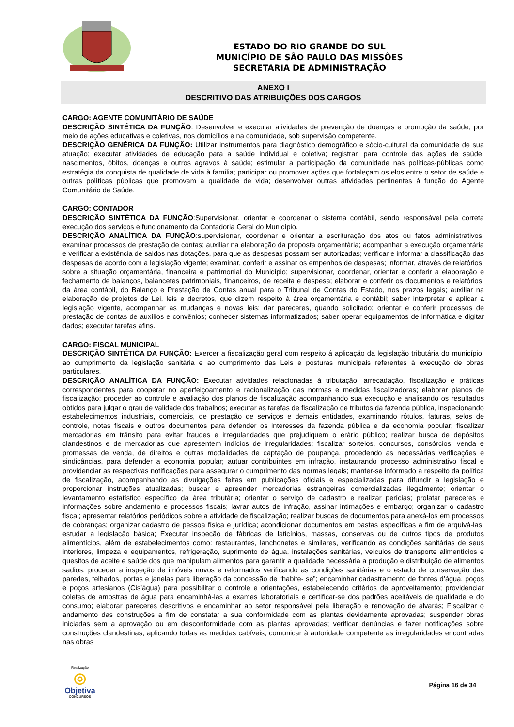ESTADO DO RIO GRANDE DO SUL
MUNICÍPIO DE SÃO PAULO DAS MISSÕES
SECRETARIA DE ADMINISTRAÇÃO
ANEXO I
DESCRITIVO DAS ATRIBUIÇÕES DOS CARGOS
CARGO: AGENTE COMUNITÁRIO DE SAÚDE
DESCRIÇÃO SINTÉTICA DA FUNÇÃO: Desenvolver e executar atividades de prevenção de doenças e promoção da saúde, por meio de ações educativas e coletivas, nos domicílios e na comunidade, sob supervisão competente.
DESCRIÇÃO GENÉRICA DA FUNÇÃO: Utilizar instrumentos para diagnóstico demográfico e sócio-cultural da comunidade de sua atuação; executar atividades de educação para a saúde individual e coletiva; registrar, para controle das ações de saúde, nascimentos, óbitos, doenças e outros agravos à saúde; estimular a participação da comunidade nas políticas-públicas como estratégia da conquista de qualidade de vida à família; participar ou promover ações que fortaleçam os elos entre o setor de saúde e outras políticas públicas que promovam a qualidade de vida; desenvolver outras atividades pertinentes à função do Agente Comunitário de Saúde.
CARGO: CONTADOR
DESCRIÇÃO SINTÉTICA DA FUNÇÃO:Supervisionar, orientar e coordenar o sistema contábil, sendo responsável pela correta execução dos serviços e funcionamento da Contadoria Geral do Município.
DESCRIÇÃO ANALÍTICA DA FUNÇÃO:supervisionar, coordenar e orientar a escrituração dos atos ou fatos administrativos; examinar processos de prestação de contas; auxiliar na elaboração da proposta orçamentária; acompanhar a execução orçamentária e verificar a existência de saldos nas dotações, para que as despesas possam ser autorizadas; verificar e informar a classificação das despesas de acordo com a legislação vigente; examinar, conferir e assinar os empenhos de despesas; informar, através de relatórios, sobre a situação orçamentária, financeira e patrimonial do Município; supervisionar, coordenar, orientar e conferir a elaboração e fechamento de balanços, balancetes patrimoniais, financeiros, de receita e despesa; elaborar e conferir os documentos e relatórios, da área contábil, do Balanço e Prestação de Contas anual para o Tribunal de Contas do Estado, nos prazos legais; auxiliar na elaboração de projetos de Lei, leis e decretos, que dizem respeito à área orçamentária e contábil; saber interpretar e aplicar a legislação vigente, acompanhar as mudanças e novas leis; dar pareceres, quando solicitado; orientar e conferir processos de prestação de contas de auxílios e convênios; conhecer sistemas informatizados; saber operar equipamentos de informática e digitar dados; executar tarefas afins.
CARGO: FISCAL MUNICIPAL
DESCRIÇÃO SINTÉTICA DA FUNÇÃO: Exercer a fiscalização geral com respeito á aplicação da legislação tributária do município, ao cumprimento da legislação sanitária e ao cumprimento das Leis e posturas municipais referentes à execução de obras particulares.
DESCRIÇÃO ANALÍTICA DA FUNÇÃO: Executar atividades relacionadas à tributação, arrecadação, fiscalização e práticas correspondentes para cooperar no aperfeiçoamento e racionalização das normas e medidas fiscalizadoras; elaborar planos de fiscalização; proceder ao controle e avaliação dos planos de fiscalização acompanhando sua execução e analisando os resultados obtidos para julgar o grau de validade dos trabalhos; executar as tarefas de fiscalização de tributos da fazenda pública, inspecionando estabelecimentos industriais, comerciais, de prestação de serviços e demais entidades, examinando rótulos, faturas, selos de controle, notas fiscais e outros documentos para defender os interesses da fazenda pública e da economia popular; fiscalizar mercadorias em trânsito para evitar fraudes e irregularidades que prejudiquem o erário público; realizar busca de depósitos clandestinos e de mercadorias que apresentem indícios de irregularidades; fiscalizar sorteios, concursos, consórcios, venda e promessas de venda, de direitos e outras modalidades de captação de poupança, procedendo as necessárias verificações e sindicâncias, para defender a economia popular; autuar contribuintes em infração, instaurando processo administrativo fiscal e providenciar as respectivas notificações para assegurar o cumprimento das normas legais; manter-se informado a respeito da política de fiscalização, acompanhando as divulgações feitas em publicações oficiais e especializadas para difundir a legislação e proporcionar instruções atualizadas; buscar e apreender mercadorias estrangeiras comercializadas ilegalmente; orientar o levantamento estatístico específico da área tributária; orientar o serviço de cadastro e realizar perícias; prolatar pareceres e informações sobre andamento e processos fiscais; lavrar autos de infração, assinar intimações e embargo; organizar o cadastro fiscal; apresentar relatórios periódicos sobre a atividade de fiscalização; realizar buscas de documentos para anexá-los em processos de cobranças; organizar cadastro de pessoa física e jurídica; acondicionar documentos em pastas específicas a fim de arquivá-las; estudar a legislação básica; Executar inspeção de fábricas de laticínios, massas, conservas ou de outros tipos de produtos alimentícios, além de estabelecimentos como: restaurantes, lanchonetes e similares, verificando as condições sanitárias de seus interiores, limpeza e equipamentos, refrigeração, suprimento de água, instalações sanitárias, veículos de transporte alimentícios e quesitos de aceite e saúde dos que manipulam alimentos para garantir a qualidade necessária a produção e distribuição de alimentos sadios; proceder a inspeção de imóveis novos e reformados verificando as condições sanitárias e o estado de conservação das paredes, telhados, portas e janelas para liberação da concessão de “habite- se”; encaminhar cadastramento de fontes d’água, poços e poços artesianos (Cis’água) para possibilitar o controle e orientações, estabelecendo critérios de aproveitamento; providenciar coletas de amostras de água para encaminhá-las a exames laboratoriais e certificar-se dos padrões aceitáveis de qualidade e do consumo; elaborar pareceres descritivos e encaminhar ao setor responsável pela liberação e renovação de alvarás; Fiscalizar o andamento das construções a fim de constatar a sua conformidade com as plantas devidamente aprovadas; suspender obras iniciadas sem a aprovação ou em desconformidade com as plantas aprovadas; verificar denúncias e fazer notificações sobre construções clandestinas, aplicando todas as medidas cabíveis; comunicar à autoridade competente as irregularidades encontradas nas obras
Realização
◎
Objetiva
CONCURSOS
Página 16 de 34